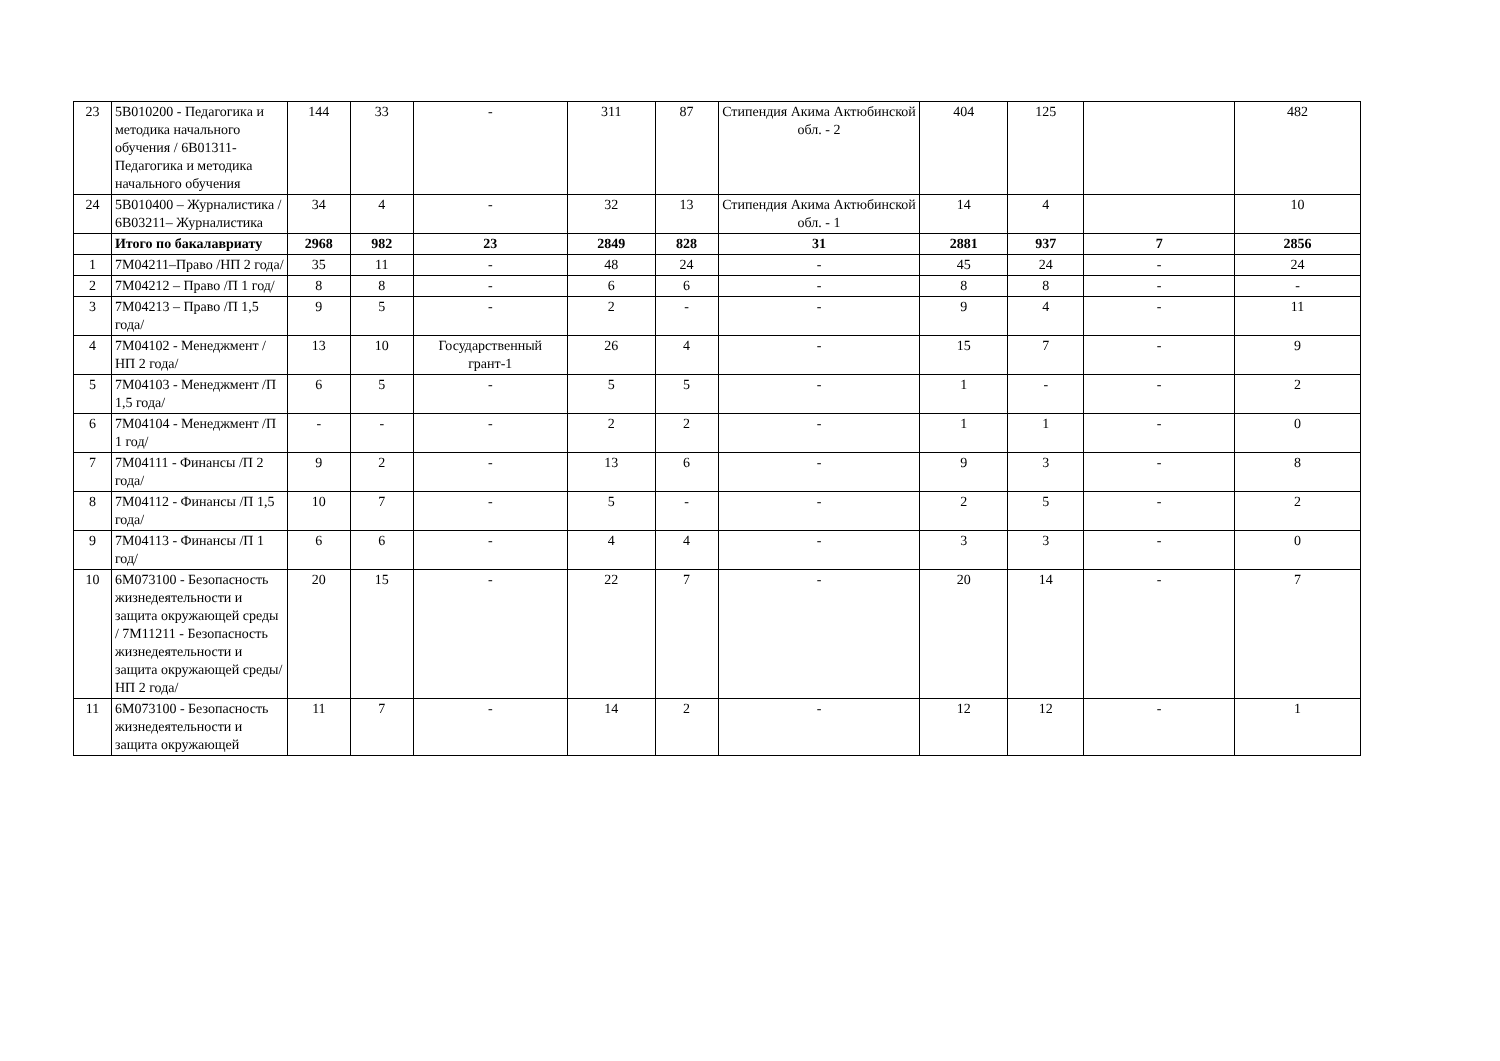| 23 | 5B010200 - Педагогика и методика начального обучения / 6B01311- Педагогика и методика начального обучения | 144 | 33 | - | 311 | 87 | Стипендия Акима Актюбинской обл. - 2 | 404 | 125 | | 482 |
| 24 | 5B010400 – Журналистика / 6B03211– Журналистика | 34 | 4 | - | 32 | 13 | Стипендия Акима Актюбинской обл. - 1 | 14 | 4 | | 10 |
| | Итого по бакалавриату | 2968 | 982 | 23 | 2849 | 828 | 31 | 2881 | 937 | 7 | 2856 |
| 1 | 7M04211–Право /НП 2 года/ | 35 | 11 | - | 48 | 24 | - | 45 | 24 | - | 24 |
| 2 | 7M04212 – Право /П 1 год/ | 8 | 8 | - | 6 | 6 | - | 8 | 8 | - | - |
| 3 | 7M04213 – Право /П 1,5 года/ | 9 | 5 | - | 2 | - | - | 9 | 4 | - | 11 |
| 4 | 7M04102 - Менеджмент /НП 2 года/ | 13 | 10 | Государственный грант-1 | 26 | 4 | - | 15 | 7 | - | 9 |
| 5 | 7M04103 - Менеджмент /П 1,5 года/ | 6 | 5 | - | 5 | 5 | - | 1 | - | - | 2 |
| 6 | 7M04104 - Менеджмент /П 1 год/ | - | - | - | 2 | 2 | - | 1 | 1 | - | 0 |
| 7 | 7M04111 - Финансы /П 2 года/ | 9 | 2 | - | 13 | 6 | - | 9 | 3 | - | 8 |
| 8 | 7M04112 - Финансы /П 1,5 года/ | 10 | 7 | - | 5 | - | - | 2 | 5 | - | 2 |
| 9 | 7M04113 - Финансы /П 1 год/ | 6 | 6 | - | 4 | 4 | - | 3 | 3 | - | 0 |
| 10 | 6M073100 - Безопасность жизнедеятельности и защита окружающей среды / 7M11211 - Безопасность жизнедеятельности и защита окружающей среды/НП 2 года/ | 20 | 15 | - | 22 | 7 | - | 20 | 14 | - | 7 |
| 11 | 6M073100 - Безопасность жизнедеятельности и защита окружающей | 11 | 7 | - | 14 | 2 | - | 12 | 12 | - | 1 |